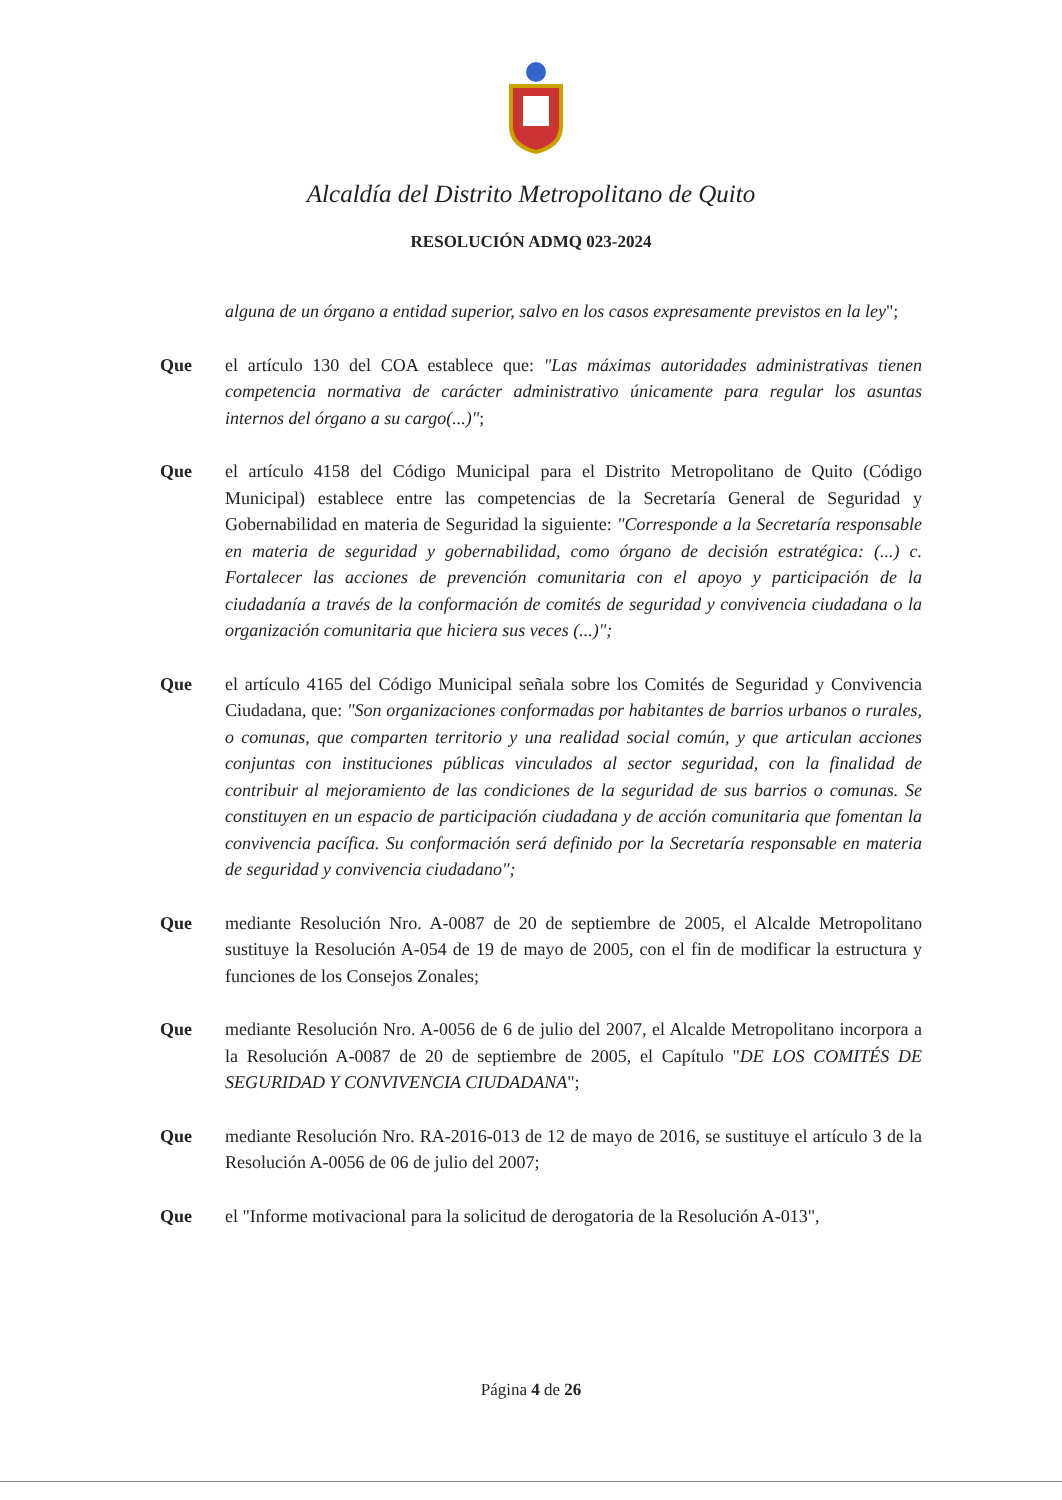Alcaldía del Distrito Metropolitano de Quito
RESOLUCIÓN ADMQ 023-2024
alguna de un órgano a entidad superior, salvo en los casos expresamente previstos en la ley";
Que el artículo 130 del COA establece que: "Las máximas autoridades administrativas tienen competencia normativa de carácter administrativo únicamente para regular los asuntas internos del órgano a su cargo(...)";
Que el artículo 4158 del Código Municipal para el Distrito Metropolitano de Quito (Código Municipal) establece entre las competencias de la Secretaría General de Seguridad y Gobernabilidad en materia de Seguridad la siguiente: "Corresponde a la Secretaría responsable en materia de seguridad y gobernabilidad, como órgano de decisión estratégica: (...) c. Fortalecer las acciones de prevención comunitaria con el apoyo y participación de la ciudadanía a través de la conformación de comités de seguridad y convivencia ciudadana o la organización comunitaria que hiciera sus veces (...)";
Que el artículo 4165 del Código Municipal señala sobre los Comités de Seguridad y Convivencia Ciudadana, que: "Son organizaciones conformadas por habitantes de barrios urbanos o rurales, o comunas, que comparten territorio y una realidad social común, y que articulan acciones conjuntas con instituciones públicas vinculados al sector seguridad, con la finalidad de contribuir al mejoramiento de las condiciones de la seguridad de sus barrios o comunas. Se constituyen en un espacio de participación ciudadana y de acción comunitaria que fomentan la convivencia pacífica. Su conformación será definido por la Secretaría responsable en materia de seguridad y convivencia ciudadano";
Que mediante Resolución Nro. A-0087 de 20 de septiembre de 2005, el Alcalde Metropolitano sustituye la Resolución A-054 de 19 de mayo de 2005, con el fin de modificar la estructura y funciones de los Consejos Zonales;
Que mediante Resolución Nro. A-0056 de 6 de julio del 2007, el Alcalde Metropolitano incorpora a la Resolución A-0087 de 20 de septiembre de 2005, el Capítulo "DE LOS COMITÉS DE SEGURIDAD Y CONVIVENCIA CIUDADANA";
Que mediante Resolución Nro. RA-2016-013 de 12 de mayo de 2016, se sustituye el artículo 3 de la Resolución A-0056 de 06 de julio del 2007;
Que el "Informe motivacional para la solicitud de derogatoria de la Resolución A-013",
Página 4 de 26